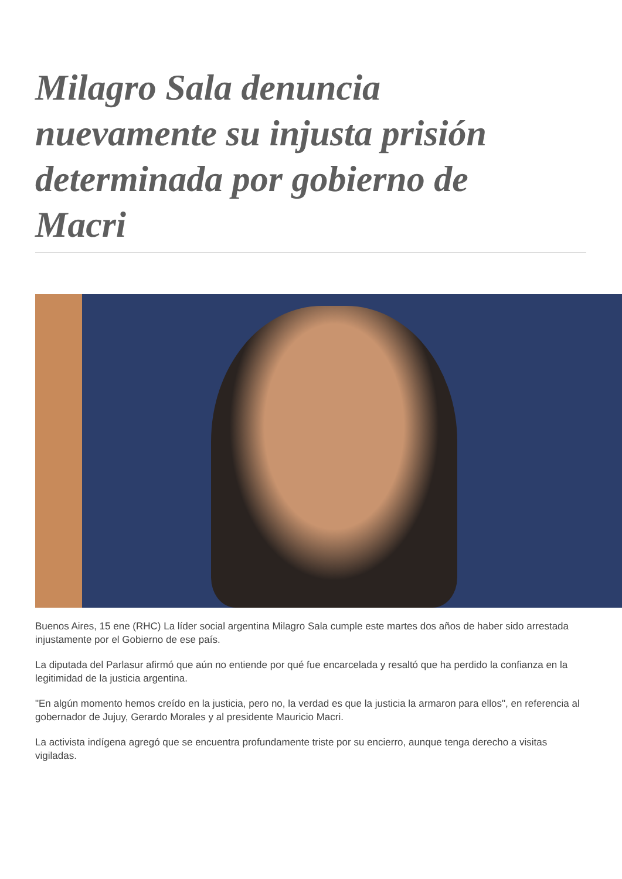Milagro Sala denuncia nuevamente su injusta prisión determinada por gobierno de Macri
Buenos Aires, 15 ene (RHC) La líder social argentina Milagro Sala cumple este martes dos años de haber sido arrestada injustamente por el Gobierno de ese país.
La diputada del Parlasur afirmó que aún no entiende por qué fue encarcelada y resaltó que ha perdido la confianza en la legitimidad de la justicia argentina.
"En algún momento hemos creído en la justicia, pero no, la verdad es que la justicia la armaron para ellos", en referencia al gobernador de Jujuy, Gerardo Morales y al presidente Mauricio Macri.
La activista indígena agregó que se encuentra profundamente triste por su encierro, aunque tenga derecho a visitas vigiladas.